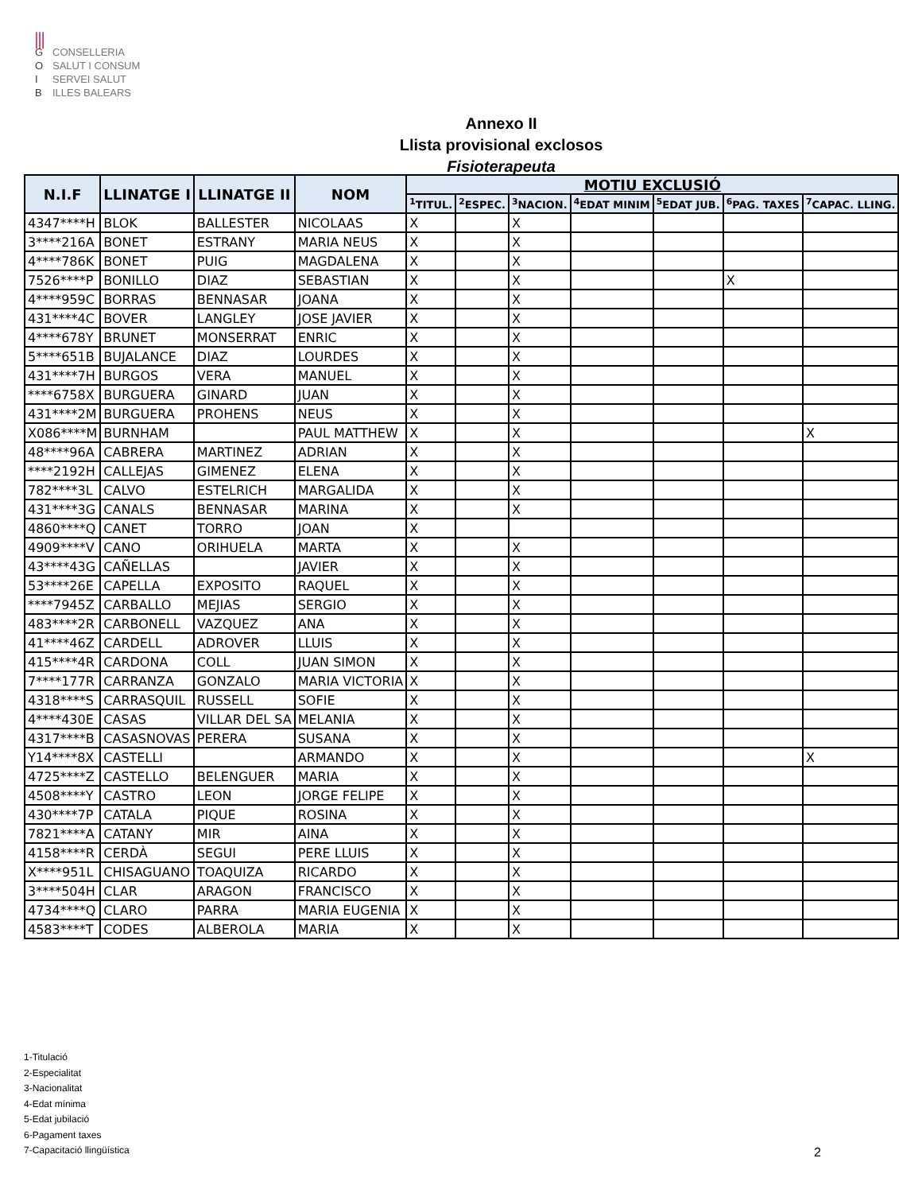⫼
G CONSELLERIA
O SALUT I CONSUM
I SERVEI SALUT
B ILLES BALEARS
Annexo II
Llista provisional exclosos
Fisioterapeuta
| N.I.F | LLINATGE I | LLINATGE II | NOM | MOTIU EXCLUSIÓ | | | | | | |
| --- | --- | --- | --- | --- | --- | --- | --- | --- | --- | --- |
| | | | | <sup>1</sup> TITUL. | <sup>2</sup> ESPEC. | <sup>3</sup> NACION. | <sup>4</sup> EDAT MINIM | <sup>5</sup> EDAT JUB. | <sup>6</sup> PAG. TAXES | <sup>7</sup>CAPAC. LLING. |
| 4347****H | BLOK | BALLESTER | NICOLAAS | X | | X | | | | |
| 3****216A | BONET | ESTRANY | MARIA NEUS | X | | X | | | | |
| 4****786K | BONET | PUIG | MAGDALENA | X | | X | | | | |
| 7526****P | BONILLO | DIAZ | SEBASTIAN | X | | X | | | X | |
| 4****959C | BORRAS | BENNASAR | JOANA | X | | X | | | | |
| 431****4C | BOVER | LANGLEY | JOSE JAVIER | X | | X | | | | |
| 4****678Y | BRUNET | MONSERRAT | ENRIC | X | | X | | | | |
| 5****651B | BUJALANCE | DIAZ | LOURDES | X | | X | | | | |
| 431****7H | BURGOS | VERA | MANUEL | X | | X | | | | |
| ****6758X | BURGUERA | GINARD | JUAN | X | | X | | | | |
| 431****2M | BURGUERA | PROHENS | NEUS | X | | X | | | | |
| X086****M | BURNHAM | | PAUL MATTHEW | X | | X | | | | X |
| 48****96A | CABRERA | MARTINEZ | ADRIAN | X | | X | | | | |
| ****2192H | CALLEJAS | GIMENEZ | ELENA | X | | X | | | | |
| 782****3L | CALVO | ESTELRICH | MARGALIDA | X | | X | | | | |
| 431****3G | CANALS | BENNASAR | MARINA | X | | X | | | | |
| 4860****Q | CANET | TORRO | JOAN | X | | | | | | |
| 4909****V | CANO | ORIHUELA | MARTA | X | | X | | | | |
| 43****43G | CAÑELLAS | | JAVIER | X | | X | | | | |
| 53****26E | CAPELLA | EXPOSITO | RAQUEL | X | | X | | | | |
| ****7945Z | CARBALLO | MEJIAS | SERGIO | X | | X | | | | |
| 483****2R | CARBONELL | VAZQUEZ | ANA | X | | X | | | | |
| 41****46Z | CARDELL | ADROVER | LLUIS | X | | X | | | | |
| 415****4R | CARDONA | COLL | JUAN SIMON | X | | X | | | | |
| 7****177R | CARRANZA | GONZALO | MARIA VICTORIA | X | | X | | | | |
| 4318****S | CARRASQUIL | RUSSELL | SOFIE | X | | X | | | | |
| 4****430E | CASAS | VILLAR DEL SA | MELANIA | X | | X | | | | |
| 4317****B | CASASNOVAS | PERERA | SUSANA | X | | X | | | | |
| Y14****8X | CASTELLI | | ARMANDO | X | | X | | | | X |
| 4725****Z | CASTELLO | BELENGUER | MARIA | X | | X | | | | |
| 4508****Y | CASTRO | LEON | JORGE FELIPE | X | | X | | | | |
| 430****7P | CATALA | PIQUE | ROSINA | X | | X | | | | |
| 7821****A | CATANY | MIR | AINA | X | | X | | | | |
| 4158****R | CERDÀ | SEGUI | PERE LLUIS | X | | X | | | | |
| X****951L | CHISAGUANO | TOAQUIZA | RICARDO | X | | X | | | | |
| 3****504H | CLAR | ARAGON | FRANCISCO | X | | X | | | | |
| 4734****Q | CLARO | PARRA | MARIA EUGENIA | X | | X | | | | |
| 4583****T | CODES | ALBEROLA | MARIA | X | | X | | | | |
1-Titulació
2-Especialitat
3-Nacionalitat
4-Edat mínima
5-Edat jubilació
6-Pagament taxes
7-Capacitació llingüística
2